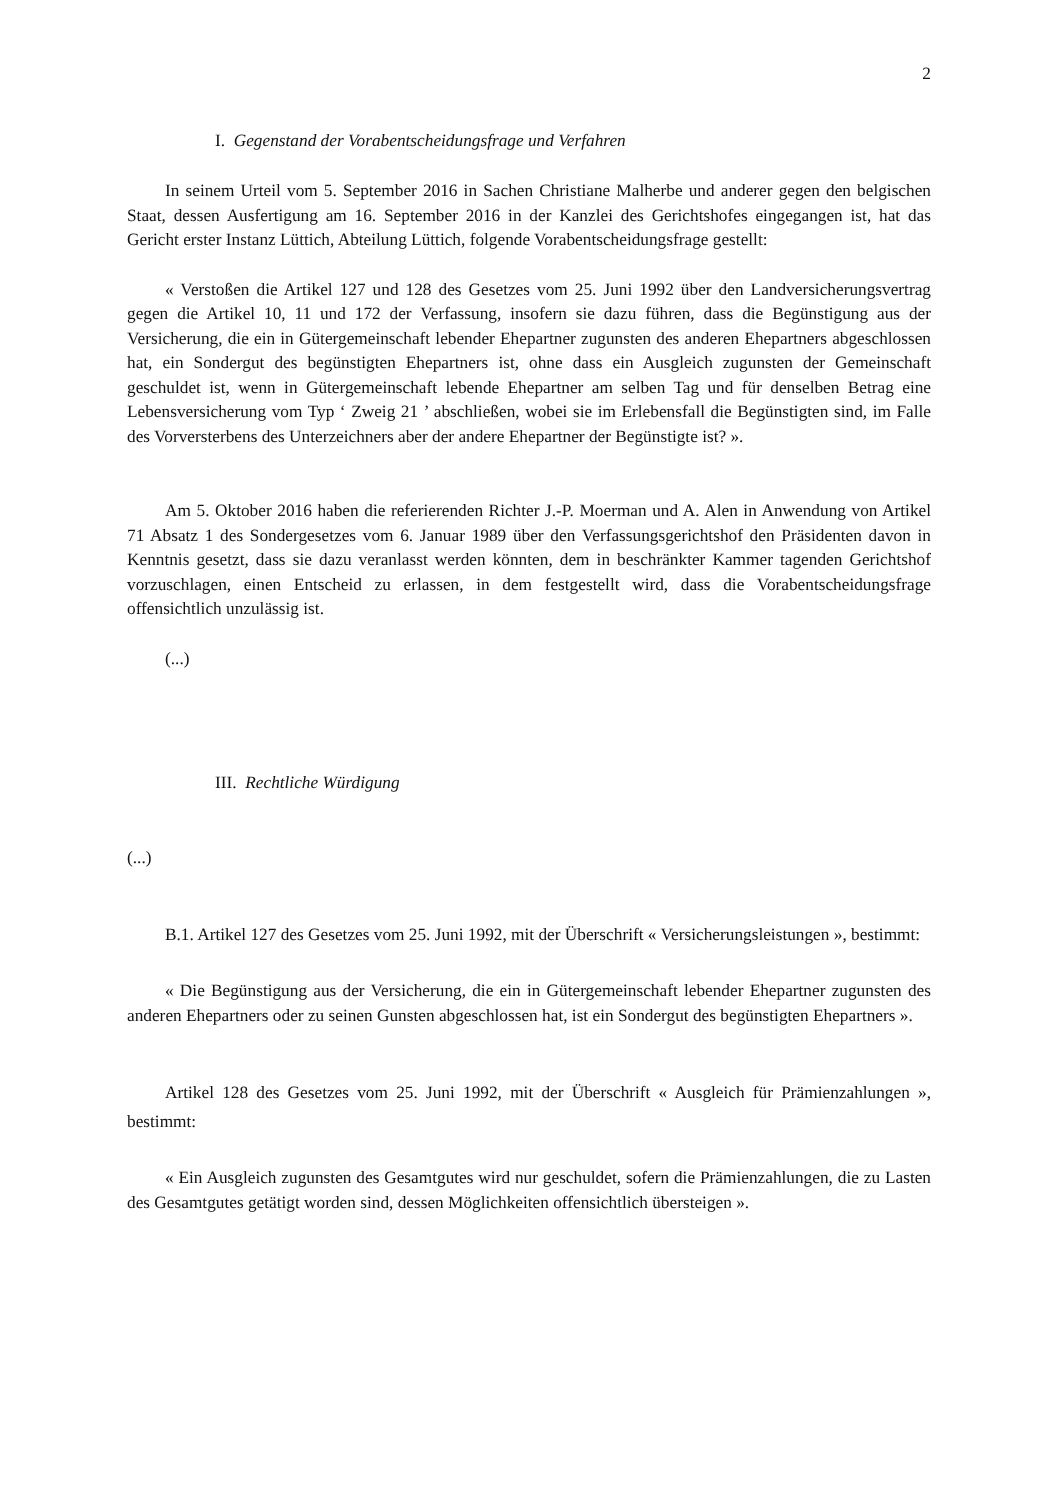2
I. Gegenstand der Vorabentscheidungsfrage und Verfahren
In seinem Urteil vom 5. September 2016 in Sachen Christiane Malherbe und anderer gegen den belgischen Staat, dessen Ausfertigung am 16. September 2016 in der Kanzlei des Gerichtshofes eingegangen ist, hat das Gericht erster Instanz Lüttich, Abteilung Lüttich, folgende Vorabentscheidungsfrage gestellt:
« Verstoßen die Artikel 127 und 128 des Gesetzes vom 25. Juni 1992 über den Landversicherungsvertrag gegen die Artikel 10, 11 und 172 der Verfassung, insofern sie dazu führen, dass die Begünstigung aus der Versicherung, die ein in Gütergemeinschaft lebender Ehepartner zugunsten des anderen Ehepartners abgeschlossen hat, ein Sondergut des begünstigten Ehepartners ist, ohne dass ein Ausgleich zugunsten der Gemeinschaft geschuldet ist, wenn in Gütergemeinschaft lebende Ehepartner am selben Tag und für denselben Betrag eine Lebensversicherung vom Typ ‘ Zweig 21 ’ abschließen, wobei sie im Erlebensfall die Begünstigten sind, im Falle des Vorversterbens des Unterzeichners aber der andere Ehepartner der Begünstigte ist? ».
Am 5. Oktober 2016 haben die referierenden Richter J.-P. Moerman und A. Alen in Anwendung von Artikel 71 Absatz 1 des Sondergesetzes vom 6. Januar 1989 über den Verfassungsgerichtshof den Präsidenten davon in Kenntnis gesetzt, dass sie dazu veranlasst werden könnten, dem in beschränkter Kammer tagenden Gerichtshof vorzuschlagen, einen Entscheid zu erlassen, in dem festgestellt wird, dass die Vorabentscheidungsfrage offensichtlich unzulässig ist.
(...)
III. Rechtliche Würdigung
(...)
B.1. Artikel 127 des Gesetzes vom 25. Juni 1992, mit der Überschrift « Versicherungsleistungen », bestimmt:
« Die Begünstigung aus der Versicherung, die ein in Gütergemeinschaft lebender Ehepartner zugunsten des anderen Ehepartners oder zu seinen Gunsten abgeschlossen hat, ist ein Sondergut des begünstigten Ehepartners ».
Artikel 128 des Gesetzes vom 25. Juni 1992, mit der Überschrift « Ausgleich für Prämienzahlungen », bestimmt:
« Ein Ausgleich zugunsten des Gesamtgutes wird nur geschuldet, sofern die Prämienzahlungen, die zu Lasten des Gesamtgutes getätigt worden sind, dessen Möglichkeiten offensichtlich übersteigen ».